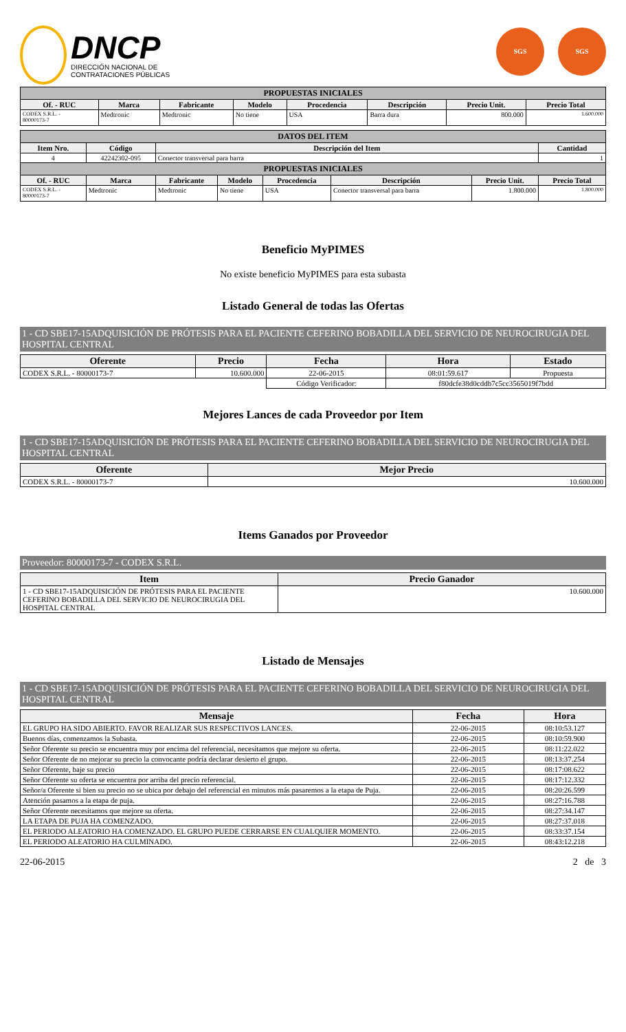DNCP
DIRECCIÓN NACIONAL DE
CONTRATACIONES PÚBLICAS
SGS SGS
| PROPUESTAS INICIALES | | | | | | | |
| Of. - RUC | Marca | Fabricante | Modelo | Procedencia | Descripción | Precio Unit. | Precio Total |
| CODEX S.R.L. - 80000173-7 | Medtronic | Medtronic | No tiene | USA | Barra dura | 800.000 | 1.600.000 |
| DATOS DEL ITEM | | | | | | | |
| Item Nro. | Código | Descripción del Item | | | | | Cantidad |
| 4 | 42242302-095 | Conector transversal para barra | | | | | 1 |
| PROPUESTAS INICIALES | | | | | | | |
| Of. - RUC | Marca | Fabricante | Modelo | Procedencia | Descripción | Precio Unit. | Precio Total |
| CODEX S.R.L. - 80000173-7 | Medtronic | Medtronic | No tiene | USA | Conector transversal para barra | 1.800.000 | 1.800.000 |
Beneficio MyPIMES
No existe beneficio MyPIMES para esta subasta
Listado General de todas las Ofertas
1 - CD SBE17-15ADQUISICIÓN DE PRÓTESIS PARA EL PACIENTE CEFERINO BOBADILLA DEL SERVICIO DE NEUROCIRUGIA DEL HOSPITAL CENTRAL
| Oferente | Precio | Fecha | Hora | Estado |
| --- | --- | --- | --- | --- |
| CODEX S.R.L. - 80000173-7 | 10.600.000 | 22-06-2015 | 08:01:59.617 | Propuesta |
| | | Código Verificador: | f80dcfe38d0cddb7c5cc3565019f7bdd | |
Mejores Lances de cada Proveedor por Item
1 - CD SBE17-15ADQUISICIÓN DE PRÓTESIS PARA EL PACIENTE CEFERINO BOBADILLA DEL SERVICIO DE NEUROCIRUGIA DEL HOSPITAL CENTRAL
| Oferente | Mejor Precio |
| --- | --- |
| CODEX S.R.L. - 80000173-7 | 10.600.000 |
Items Ganados por Proveedor
Proveedor: 80000173-7 - CODEX S.R.L.
| Item | Precio Ganador |
| --- | --- |
| 1 - CD SBE17-15ADQUISICIÓN DE PRÓTESIS PARA EL PACIENTE CEFERINO BOBADILLA DEL SERVICIO DE NEUROCIRUGIA DEL HOSPITAL CENTRAL | 10.600.000 |
Listado de Mensajes
1 - CD SBE17-15ADQUISICIÓN DE PRÓTESIS PARA EL PACIENTE CEFERINO BOBADILLA DEL SERVICIO DE NEUROCIRUGIA DEL HOSPITAL CENTRAL
| Mensaje | Fecha | Hora |
| --- | --- | --- |
| EL GRUPO HA SIDO ABIERTO. FAVOR REALIZAR SUS RESPECTIVOS LANCES. | 22-06-2015 | 08:10:53.127 |
| Buenos días, comenzamos la Subasta. | 22-06-2015 | 08:10:59.900 |
| Señor Oferente su precio se encuentra muy por encima del referencial, necesitamos que mejore su oferta. | 22-06-2015 | 08:11:22.022 |
| Señor Oferente de no mejorar su precio la convocante podría declarar desierto el grupo. | 22-06-2015 | 08:13:37.254 |
| Señor Oferente, baje su precio | 22-06-2015 | 08:17:08.622 |
| Señor Oferente su oferta se encuentra por arriba del precio referencial. | 22-06-2015 | 08:17:12.332 |
| Señor/a Oferente si bien su precio no se ubica por debajo del referencial en minutos más pasaremos a la etapa de Puja. | 22-06-2015 | 08:20:26.599 |
| Atención pasamos a la etapa de puja. | 22-06-2015 | 08:27:16.788 |
| Señor Oferente necesitamos que mejore su oferta. | 22-06-2015 | 08:27:34.147 |
| LA ETAPA DE PUJA HA COMENZADO. | 22-06-2015 | 08:27:37.018 |
| EL PERIODO ALEATORIO HA COMENZADO. EL GRUPO PUEDE CERRARSE EN CUALQUIER MOMENTO. | 22-06-2015 | 08:33:37.154 |
| EL PERIODO ALEATORIO HA CULMINADO. | 22-06-2015 | 08:43:12.218 |
22-06-2015 2 de 3